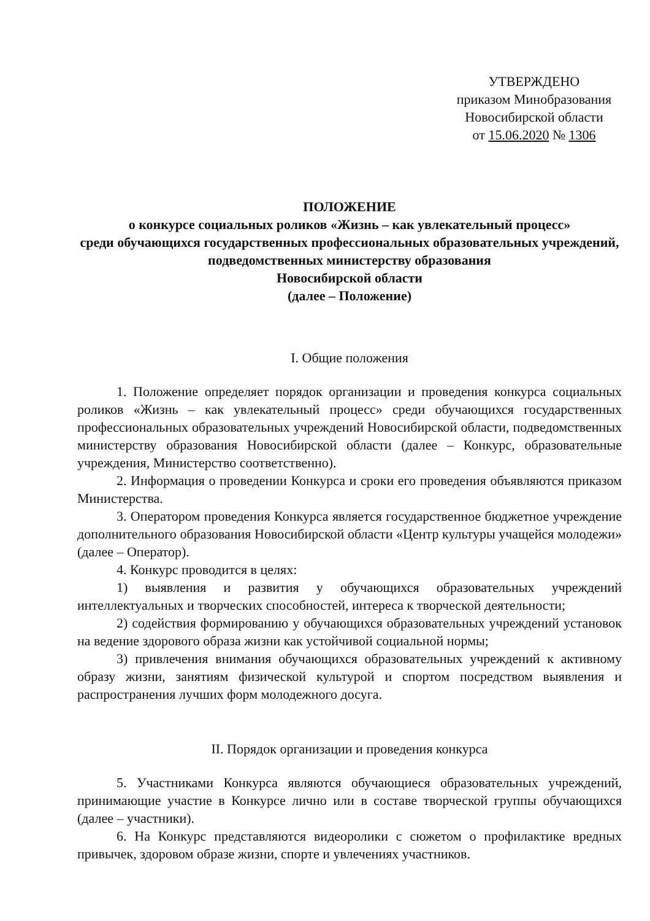УТВЕРЖДЕНО
приказом Минобразования
Новосибирской области
от 15.06.2020 № 1306
ПОЛОЖЕНИЕ
о конкурсе социальных роликов «Жизнь – как увлекательный процесс»
среди обучающихся государственных профессиональных образовательных учреждений, подведомственных министерству образования
Новосибирской области
(далее – Положение)
I. Общие положения
1. Положение определяет порядок организации и проведения конкурса социальных роликов «Жизнь – как увлекательный процесс» среди обучающихся государственных профессиональных образовательных учреждений Новосибирской области, подведомственных министерству образования Новосибирской области (далее – Конкурс, образовательные учреждения, Министерство соответственно).
2. Информация о проведении Конкурса и сроки его проведения объявляются приказом Министерства.
3. Оператором проведения Конкурса является государственное бюджетное учреждение дополнительного образования Новосибирской области «Центр культуры учащейся молодежи» (далее – Оператор).
4. Конкурс проводится в целях:
1) выявления и развития у обучающихся образовательных учреждений интеллектуальных и творческих способностей, интереса к творческой деятельности;
2) содействия формированию у обучающихся образовательных учреждений установок на ведение здорового образа жизни как устойчивой социальной нормы;
3) привлечения внимания обучающихся образовательных учреждений к активному образу жизни, занятиям физической культурой и спортом посредством выявления и распространения лучших форм молодежного досуга.
II. Порядок организации и проведения конкурса
5. Участниками Конкурса являются обучающиеся образовательных учреждений, принимающие участие в Конкурсе лично или в составе творческой группы обучающихся (далее – участники).
6. На Конкурс представляются видеоролики с сюжетом о профилактике вредных привычек, здоровом образе жизни, спорте и увлечениях участников.